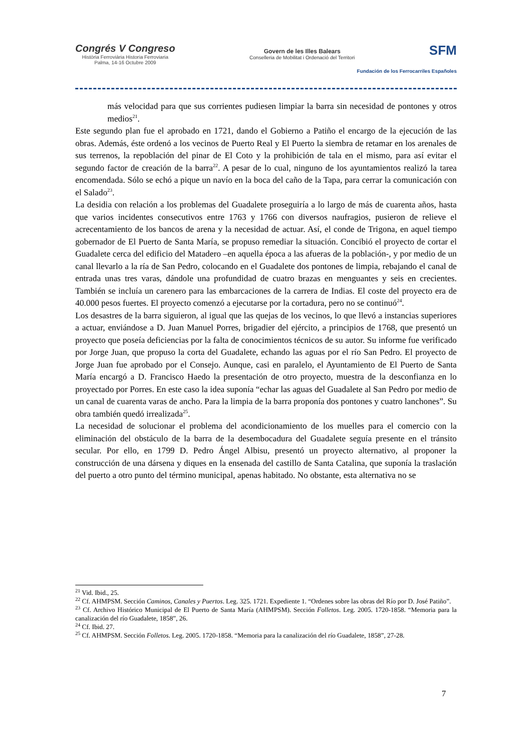Congrés V Congreso
Història Ferroviària Historia Ferroviaria
Palma, 14-16 Octubre 2009
Govern de les Illes Balears
Conselleria de Mobilitat i Ordenació del Territori
SFM
Fundación de los Ferrocarriles Españoles
más velocidad para que sus corrientes pudiesen limpiar la barra sin necesidad de pontones y otros medios<sup>21</sup>.
Este segundo plan fue el aprobado en 1721, dando el Gobierno a Patiño el encargo de la ejecución de las obras. Además, éste ordenó a los vecinos de Puerto Real y El Puerto la siembra de retamar en los arenales de sus terrenos, la repoblación del pinar de El Coto y la prohibición de tala en el mismo, para así evitar el segundo factor de creación de la barra<sup>22</sup>. A pesar de lo cual, ninguno de los ayuntamientos realizó la tarea encomendada. Sólo se echó a pique un navío en la boca del caño de la Tapa, para cerrar la comunicación con el Salado<sup>23</sup>.
La desidia con relación a los problemas del Guadalete proseguiría a lo largo de más de cuarenta años, hasta que varios incidentes consecutivos entre 1763 y 1766 con diversos naufragios, pusieron de relieve el acrecentamiento de los bancos de arena y la necesidad de actuar. Así, el conde de Trigona, en aquel tiempo gobernador de El Puerto de Santa María, se propuso remediar la situación. Concibió el proyecto de cortar el Guadalete cerca del edificio del Matadero –en aquella época a las afueras de la población-, y por medio de un canal llevarlo a la ría de San Pedro, colocando en el Guadalete dos pontones de limpia, rebajando el canal de entrada unas tres varas, dándole una profundidad de cuatro brazas en menguantes y seis en crecientes. También se incluía un carenero para las embarcaciones de la carrera de Indias. El coste del proyecto era de 40.000 pesos fuertes. El proyecto comenzó a ejecutarse por la cortadura, pero no se continuó<sup>24</sup>.
Los desastres de la barra siguieron, al igual que las quejas de los vecinos, lo que llevó a instancias superiores a actuar, enviándose a D. Juan Manuel Porres, brigadier del ejército, a principios de 1768, que presentó un proyecto que poseía deficiencias por la falta de conocimientos técnicos de su autor. Su informe fue verificado por Jorge Juan, que propuso la corta del Guadalete, echando las aguas por el río San Pedro. El proyecto de Jorge Juan fue aprobado por el Consejo. Aunque, casi en paralelo, el Ayuntamiento de El Puerto de Santa María encargó a D. Francisco Haedo la presentación de otro proyecto, muestra de la desconfianza en lo proyectado por Porres. En este caso la idea suponía “echar las aguas del Guadalete al San Pedro por medio de un canal de cuarenta varas de ancho. Para la limpia de la barra proponía dos pontones y cuatro lanchones”. Su obra también quedó irrealizada<sup>25</sup>.
La necesidad de solucionar el problema del acondicionamiento de los muelles para el comercio con la eliminación del obstáculo de la barra de la desembocadura del Guadalete seguía presente en el tránsito secular. Por ello, en 1799 D. Pedro Ángel Albisu, presentó un proyecto alternativo, al proponer la construcción de una dársena y diques en la ensenada del castillo de Santa Catalina, que suponía la traslación del puerto a otro punto del término municipal, apenas habitado. No obstante, esta alternativa no se
<sup>21</sup> Vid. Ibid., 25.
<sup>22</sup> Cf. AHMPSM. Sección Caminos, Canales y Puertos. Leg. 325. 1721. Expediente 1. “Ordenes sobre las obras del Río por D. José Patiño”.
<sup>23</sup> Cf. Archivo Histórico Municipal de El Puerto de Santa María (AHMPSM). Sección Folletos. Leg. 2005. 1720-1858. “Memoria para la canalización del río Guadalete, 1858”, 26.
<sup>24</sup> Cf. Ibid. 27.
<sup>25</sup> Cf. AHMPSM. Sección Folletos. Leg. 2005. 1720-1858. “Memoria para la canalización del río Guadalete, 1858”, 27-28.
7